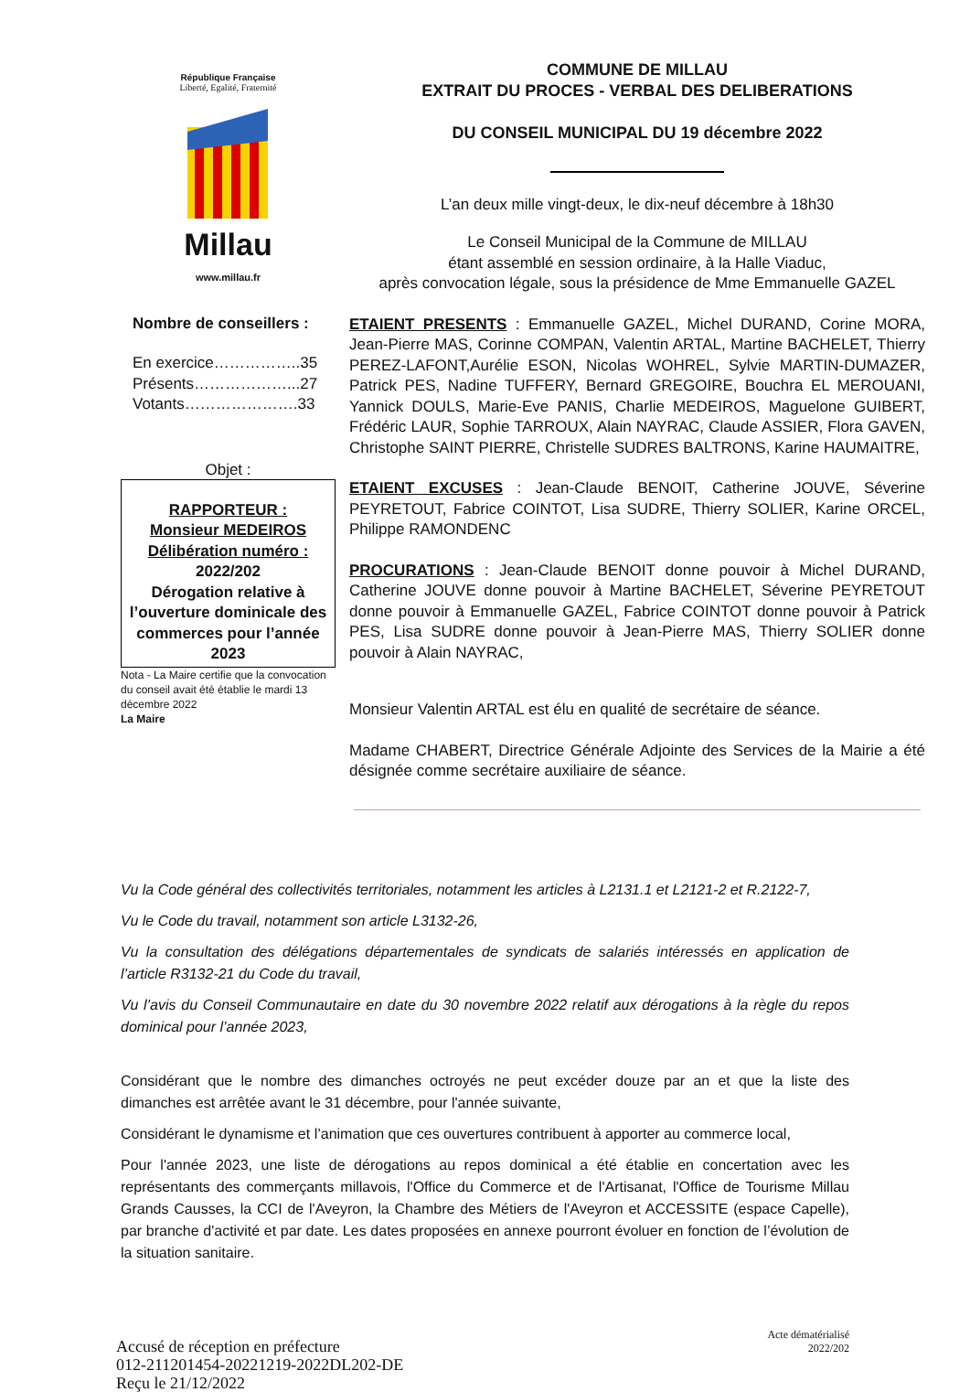République Française
Liberté, Egalité, Fraternité
Millau
www.millau.fr
Nombre de conseillers :
En exercice……………..35
Présents………………...27
Votants………………….33
Objet :
RAPPORTEUR :
Monsieur MEDEIROS
Délibération numéro :
2022/202
Dérogation relative à l’ouverture dominicale des commerces pour l’année 2023
Nota - La Maire certifie que la convocation du conseil avait été établie le mardi 13 décembre 2022
La Maire
COMMUNE DE MILLAU
EXTRAIT DU PROCES - VERBAL DES DELIBERATIONS
DU CONSEIL MUNICIPAL DU 19 décembre 2022
L’an deux mille vingt-deux, le dix-neuf décembre à 18h30
Le Conseil Municipal de la Commune de MILLAU
étant assemblé en session ordinaire, à la Halle Viaduc,
après convocation légale, sous la présidence de Mme Emmanuelle GAZEL
ETAIENT PRESENTS : Emmanuelle GAZEL, Michel DURAND, Corine MORA, Jean-Pierre MAS, Corinne COMPAN, Valentin ARTAL, Martine BACHELET, Thierry PEREZ-LAFONT,Aurélie ESON, Nicolas WOHREL, Sylvie MARTIN-DUMAZER, Patrick PES, Nadine TUFFERY, Bernard GREGOIRE, Bouchra EL MEROUANI, Yannick DOULS, Marie-Eve PANIS, Charlie MEDEIROS, Maguelone GUIBERT, Frédéric LAUR, Sophie TARROUX, Alain NAYRAC, Claude ASSIER, Flora GAVEN, Christophe SAINT PIERRE, Christelle SUDRES BALTRONS, Karine HAUMAITRE,
ETAIENT EXCUSES : Jean-Claude BENOIT, Catherine JOUVE, Séverine PEYRETOUT, Fabrice COINTOT, Lisa SUDRE, Thierry SOLIER, Karine ORCEL, Philippe RAMONDENC
PROCURATIONS : Jean-Claude BENOIT donne pouvoir à Michel DURAND, Catherine JOUVE donne pouvoir à Martine BACHELET, Séverine PEYRETOUT donne pouvoir à Emmanuelle GAZEL, Fabrice COINTOT donne pouvoir à Patrick PES, Lisa SUDRE donne pouvoir à Jean-Pierre MAS, Thierry SOLIER donne pouvoir à Alain NAYRAC,
Monsieur Valentin ARTAL est élu en qualité de secrétaire de séance.
Madame CHABERT, Directrice Générale Adjointe des Services de la Mairie a été désignée comme secrétaire auxiliaire de séance.
Vu la Code général des collectivités territoriales, notamment les articles à L2131.1 et L2121-2 et R.2122-7,
Vu le Code du travail, notamment son article L3132-26,
Vu la consultation des délégations départementales de syndicats de salariés intéressés en application de l’article R3132-21 du Code du travail,
Vu l’avis du Conseil Communautaire en date du 30 novembre 2022 relatif aux dérogations à la règle du repos dominical pour l’année 2023,
Considérant que le nombre des dimanches octroyés ne peut excéder douze par an et que la liste des dimanches est arrêtée avant le 31 décembre, pour l'année suivante,
Considérant le dynamisme et l’animation que ces ouvertures contribuent à apporter au commerce local,
Pour l'année 2023, une liste de dérogations au repos dominical a été établie en concertation avec les représentants des commerçants millavois, l'Office du Commerce et de l'Artisanat, l'Office de Tourisme Millau Grands Causses, la CCI de l'Aveyron, la Chambre des Métiers de l'Aveyron et ACCESSITE (espace Capelle), par branche d'activité et par date. Les dates proposées en annexe pourront évoluer en fonction de l’évolution de la situation sanitaire.
Accusé de réception en préfecture
012-211201454-20221219-2022DL202-DE
Reçu le 21/12/2022
Acte dématérialisé
2022/202